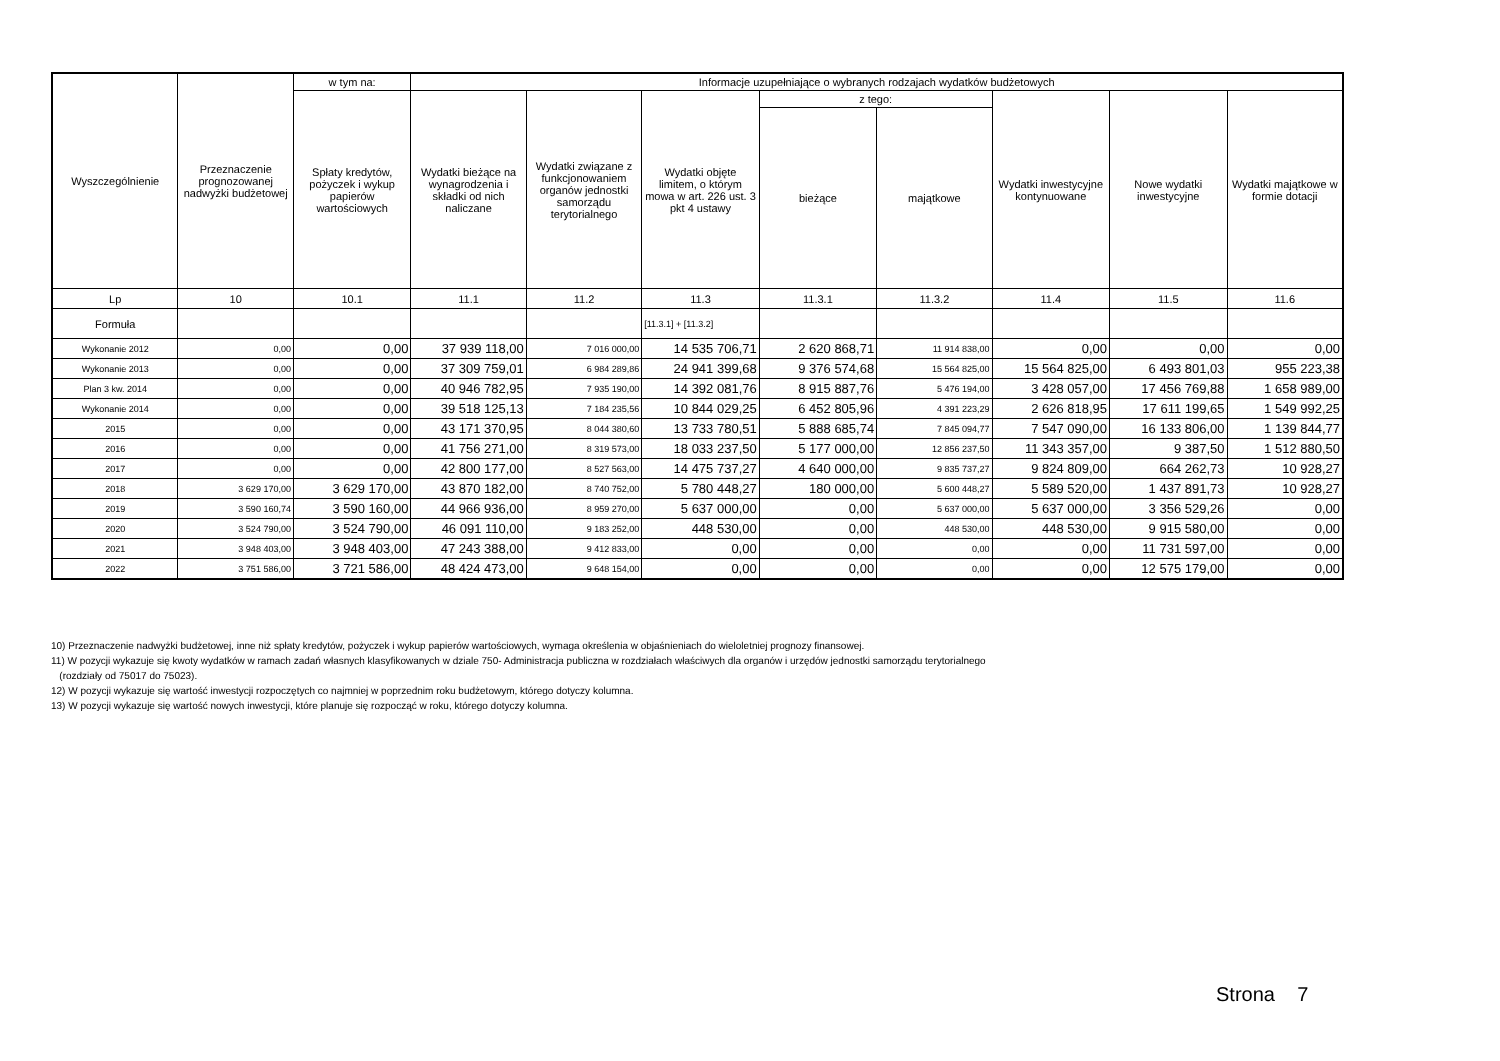| Wyszczególnienie | Przeznaczenie prognozowanej nadwyżki budżetowej | w tym na: | Informacje uzupełniające o wybranych rodzajach wydatków budżetowych | | | | | | | |
| --- | --- | --- | --- | --- | --- | --- | --- | --- | --- | --- |
| | | Spłaty kredytów, pożyczek i wykup papierów wartościowych | Wydatki bieżące na wynagrodzenia i składki od nich naliczane | Wydatki związane z funkcjonowaniem organów jednostki samorządu terytorialnego | Wydatki objęte limitem, o którym mowa w art. 226 ust. 3 pkt 4 ustawy | z tego: | | Wydatki inwestycyjne kontynuowane | Nowe wydatki inwestycyjne | Wydatki majątkowe w formie dotacji |
| | | | | | | bieżące | majątkowe | | | |
| Lp | 10 | 10.1 | 11.1 | 11.2 | 11.3 | 11.3.1 | 11.3.2 | 11.4 | 11.5 | 11.6 |
| Formuła | | | | | [11.3.1] + [11.3.2] | | | | | |
| Wykonanie 2012 | 0,00 | 0,00 | 37 939 118,00 | 7 016 000,00 | 14 535 706,71 | 2 620 868,71 | 11 914 838,00 | 0,00 | 0,00 | 0,00 |
| Wykonanie 2013 | 0,00 | 0,00 | 37 309 759,01 | 6 984 289,86 | 24 941 399,68 | 9 376 574,68 | 15 564 825,00 | 15 564 825,00 | 6 493 801,03 | 955 223,38 |
| Plan 3 kw. 2014 | 0,00 | 0,00 | 40 946 782,95 | 7 935 190,00 | 14 392 081,76 | 8 915 887,76 | 5 476 194,00 | 3 428 057,00 | 17 456 769,88 | 1 658 989,00 |
| Wykonanie 2014 | 0,00 | 0,00 | 39 518 125,13 | 7 184 235,56 | 10 844 029,25 | 6 452 805,96 | 4 391 223,29 | 2 626 818,95 | 17 611 199,65 | 1 549 992,25 |
| 2015 | 0,00 | 0,00 | 43 171 370,95 | 8 044 380,60 | 13 733 780,51 | 5 888 685,74 | 7 845 094,77 | 7 547 090,00 | 16 133 806,00 | 1 139 844,77 |
| 2016 | 0,00 | 0,00 | 41 756 271,00 | 8 319 573,00 | 18 033 237,50 | 5 177 000,00 | 12 856 237,50 | 11 343 357,00 | 9 387,50 | 1 512 880,50 |
| 2017 | 0,00 | 0,00 | 42 800 177,00 | 8 527 563,00 | 14 475 737,27 | 4 640 000,00 | 9 835 737,27 | 9 824 809,00 | 664 262,73 | 10 928,27 |
| 2018 | 3 629 170,00 | 3 629 170,00 | 43 870 182,00 | 8 740 752,00 | 5 780 448,27 | 180 000,00 | 5 600 448,27 | 5 589 520,00 | 1 437 891,73 | 10 928,27 |
| 2019 | 3 590 160,74 | 3 590 160,00 | 44 966 936,00 | 8 959 270,00 | 5 637 000,00 | 0,00 | 5 637 000,00 | 5 637 000,00 | 3 356 529,26 | 0,00 |
| 2020 | 3 524 790,00 | 3 524 790,00 | 46 091 110,00 | 9 183 252,00 | 448 530,00 | 0,00 | 448 530,00 | 448 530,00 | 9 915 580,00 | 0,00 |
| 2021 | 3 948 403,00 | 3 948 403,00 | 47 243 388,00 | 9 412 833,00 | 0,00 | 0,00 | 0,00 | 0,00 | 11 731 597,00 | 0,00 |
| 2022 | 3 751 586,00 | 3 721 586,00 | 48 424 473,00 | 9 648 154,00 | 0,00 | 0,00 | 0,00 | 0,00 | 12 575 179,00 | 0,00 |
10) Przeznaczenie nadwyżki budżetowej, inne niż spłaty kredytów, pożyczek i wykup papierów wartościowych, wymaga określenia w objaśnieniach do wieloletniej prognozy finansowej.
11) W pozycji wykazuje się kwoty wydatków w ramach zadań własnych klasyfikowanych w dziale 750- Administracja publiczna w rozdziałach właściwych dla organów i urzędów jednostki samorządu terytorialnego
(rozdziały od 75017 do 75023).
12) W pozycji wykazuje się wartość inwestycji rozpoczętych co najmniej w poprzednim roku budżetowym, którego dotyczy kolumna.
13) W pozycji wykazuje się wartość nowych inwestycji, które planuje się rozpocząć w roku, którego dotyczy kolumna.
Strona 7